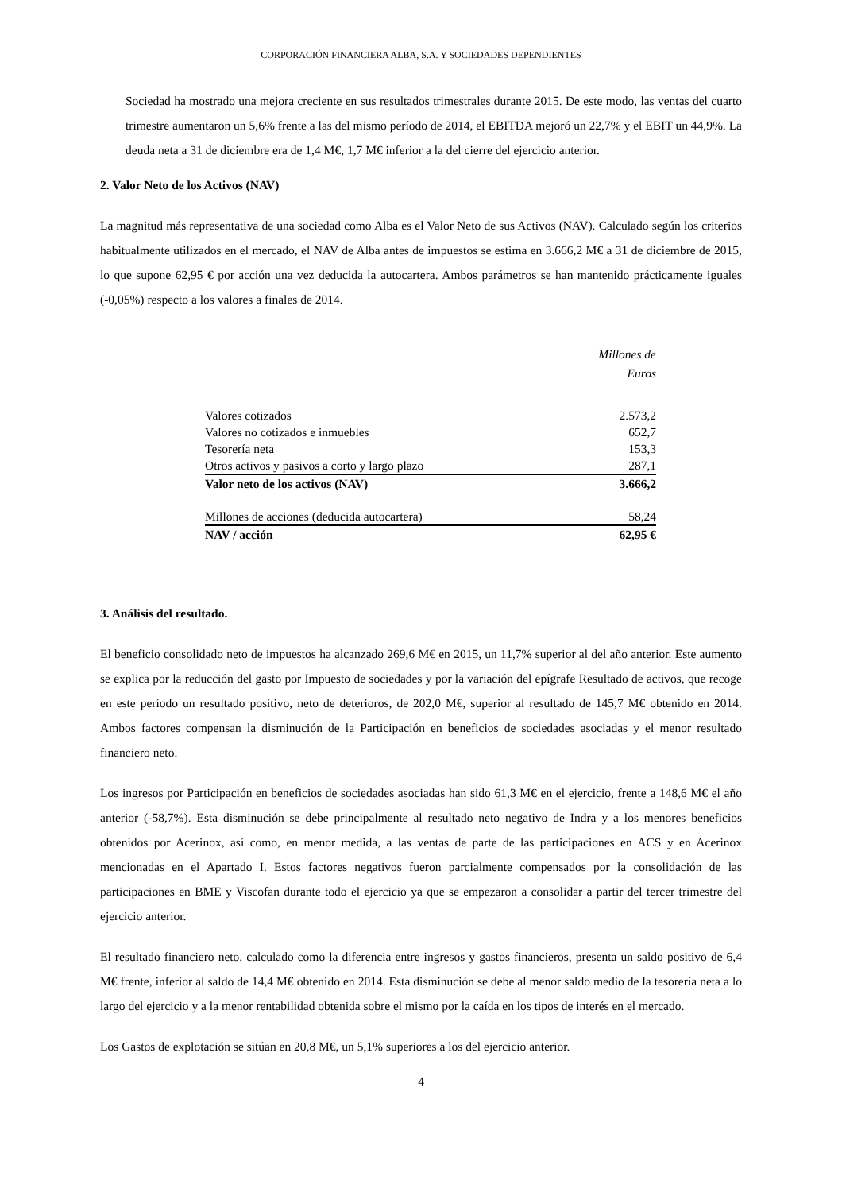CORPORACIÓN FINANCIERA ALBA, S.A. Y SOCIEDADES DEPENDIENTES
Sociedad ha mostrado una mejora creciente en sus resultados trimestrales durante 2015. De este modo, las ventas del cuarto trimestre aumentaron un 5,6% frente a las del mismo período de 2014, el EBITDA mejoró un 22,7% y el EBIT un 44,9%. La deuda neta a 31 de diciembre era de 1,4 M€, 1,7 M€ inferior a la del cierre del ejercicio anterior.
2. Valor Neto de los Activos (NAV)
La magnitud más representativa de una sociedad como Alba es el Valor Neto de sus Activos (NAV). Calculado según los criterios habitualmente utilizados en el mercado, el NAV de Alba antes de impuestos se estima en 3.666,2 M€ a 31 de diciembre de 2015, lo que supone 62,95 € por acción una vez deducida la autocartera. Ambos parámetros se han mantenido prácticamente iguales (-0,05%) respecto a los valores a finales de 2014.
| | Millones de Euros |
| Valores cotizados | 2.573,2 |
| Valores no cotizados e inmuebles | 652,7 |
| Tesorería neta | 153,3 |
| Otros activos y pasivos a corto y largo plazo | 287,1 |
| Valor neto de los activos (NAV) | 3.666,2 |
| Millones de acciones (deducida autocartera) | 58,24 |
| NAV / acción | 62,95 € |
3. Análisis del resultado.
El beneficio consolidado neto de impuestos ha alcanzado 269,6 M€ en 2015, un 11,7% superior al del año anterior. Este aumento se explica por la reducción del gasto por Impuesto de sociedades y por la variación del epígrafe Resultado de activos, que recoge en este período un resultado positivo, neto de deterioros, de 202,0 M€, superior al resultado de 145,7 M€ obtenido en 2014. Ambos factores compensan la disminución de la Participación en beneficios de sociedades asociadas y el menor resultado financiero neto.
Los ingresos por Participación en beneficios de sociedades asociadas han sido 61,3 M€ en el ejercicio, frente a 148,6 M€ el año anterior (-58,7%). Esta disminución se debe principalmente al resultado neto negativo de Indra y a los menores beneficios obtenidos por Acerinox, así como, en menor medida, a las ventas de parte de las participaciones en ACS y en Acerinox mencionadas en el Apartado I. Estos factores negativos fueron parcialmente compensados por la consolidación de las participaciones en BME y Viscofan durante todo el ejercicio ya que se empezaron a consolidar a partir del tercer trimestre del ejercicio anterior.
El resultado financiero neto, calculado como la diferencia entre ingresos y gastos financieros, presenta un saldo positivo de 6,4 M€ frente, inferior al saldo de 14,4 M€ obtenido en 2014. Esta disminución se debe al menor saldo medio de la tesorería neta a lo largo del ejercicio y a la menor rentabilidad obtenida sobre el mismo por la caída en los tipos de interés en el mercado.
Los Gastos de explotación se sitúan en 20,8 M€, un 5,1% superiores a los del ejercicio anterior.
4